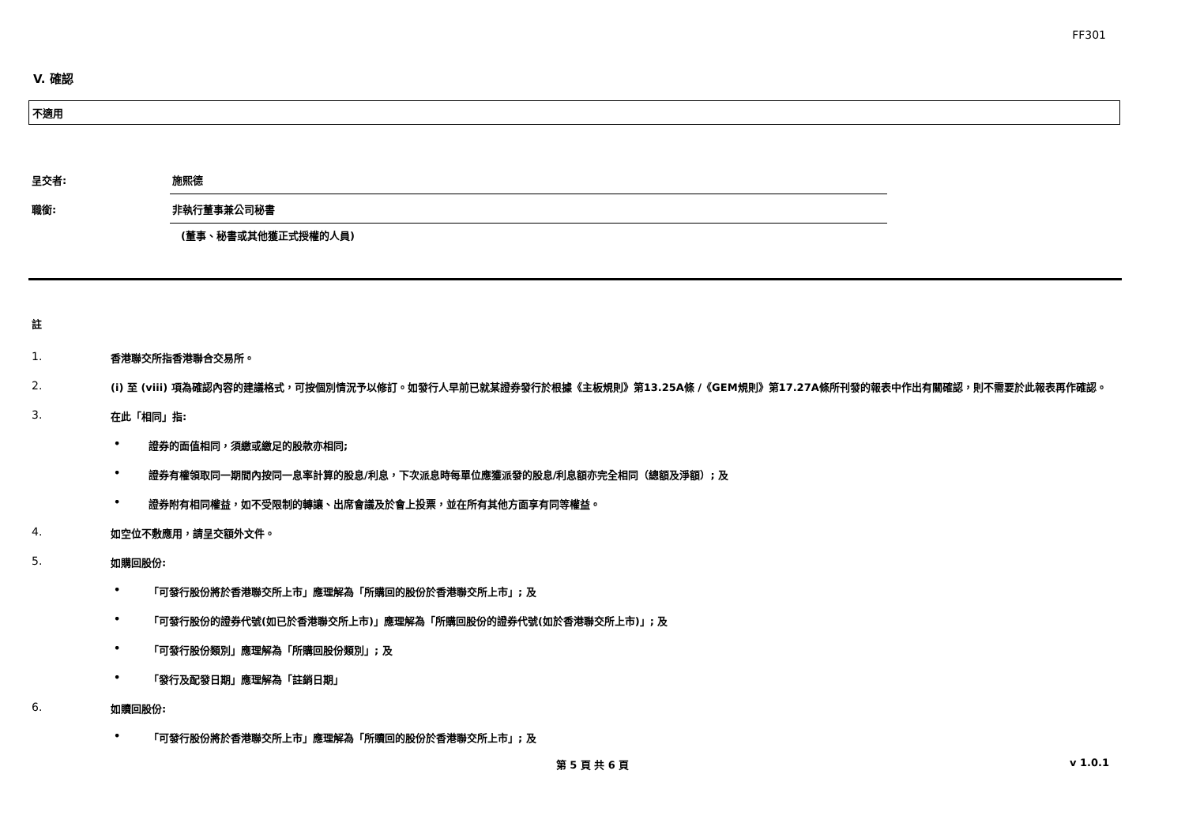FF301
V. 確認
不適用
呈交者: 施熙德
職銜: 非執行董事兼公司秘書
(董事、秘書或其他獲正式授權的人員)
註
1. 香港聯交所指香港聯合交易所。
2. (i) 至 (viii) 項為確認內容的建議格式，可按個別情況予以修訂。如發行人早前已就某證券發行於根據《主板規則》第13.25A條 /《GEM規則》第17.27A條所刊發的報表中作出有關確認，則不需要於此報表再作確認。
3. 在此「相同」指:
• 證券的面值相同，須繳或繳足的股款亦相同;
• 證券有權領取同一期間內按同一息率計算的股息/利息，下次派息時每單位應獲派發的股息/利息額亦完全相同（總額及淨額）; 及
• 證券附有相同權益，如不受限制的轉讓、出席會議及於會上投票，並在所有其他方面享有同等權益。
4. 如空位不敷應用，請呈交額外文件。
5. 如購回股份:
• 「可發行股份將於香港聯交所上市」應理解為「所購回的股份於香港聯交所上市」; 及
• 「可發行股份的證券代號(如已於香港聯交所上市)」應理解為「所購回股份的證券代號(如於香港聯交所上市)」; 及
• 「可發行股份類別」應理解為「所購回股份類別」; 及
• 「發行及配發日期」應理解為「註銷日期」
6. 如贖回股份:
• 「可發行股份將於香港聯交所上市」應理解為「所贖回的股份於香港聯交所上市」; 及
第 5 頁 共 6 頁 v 1.0.1